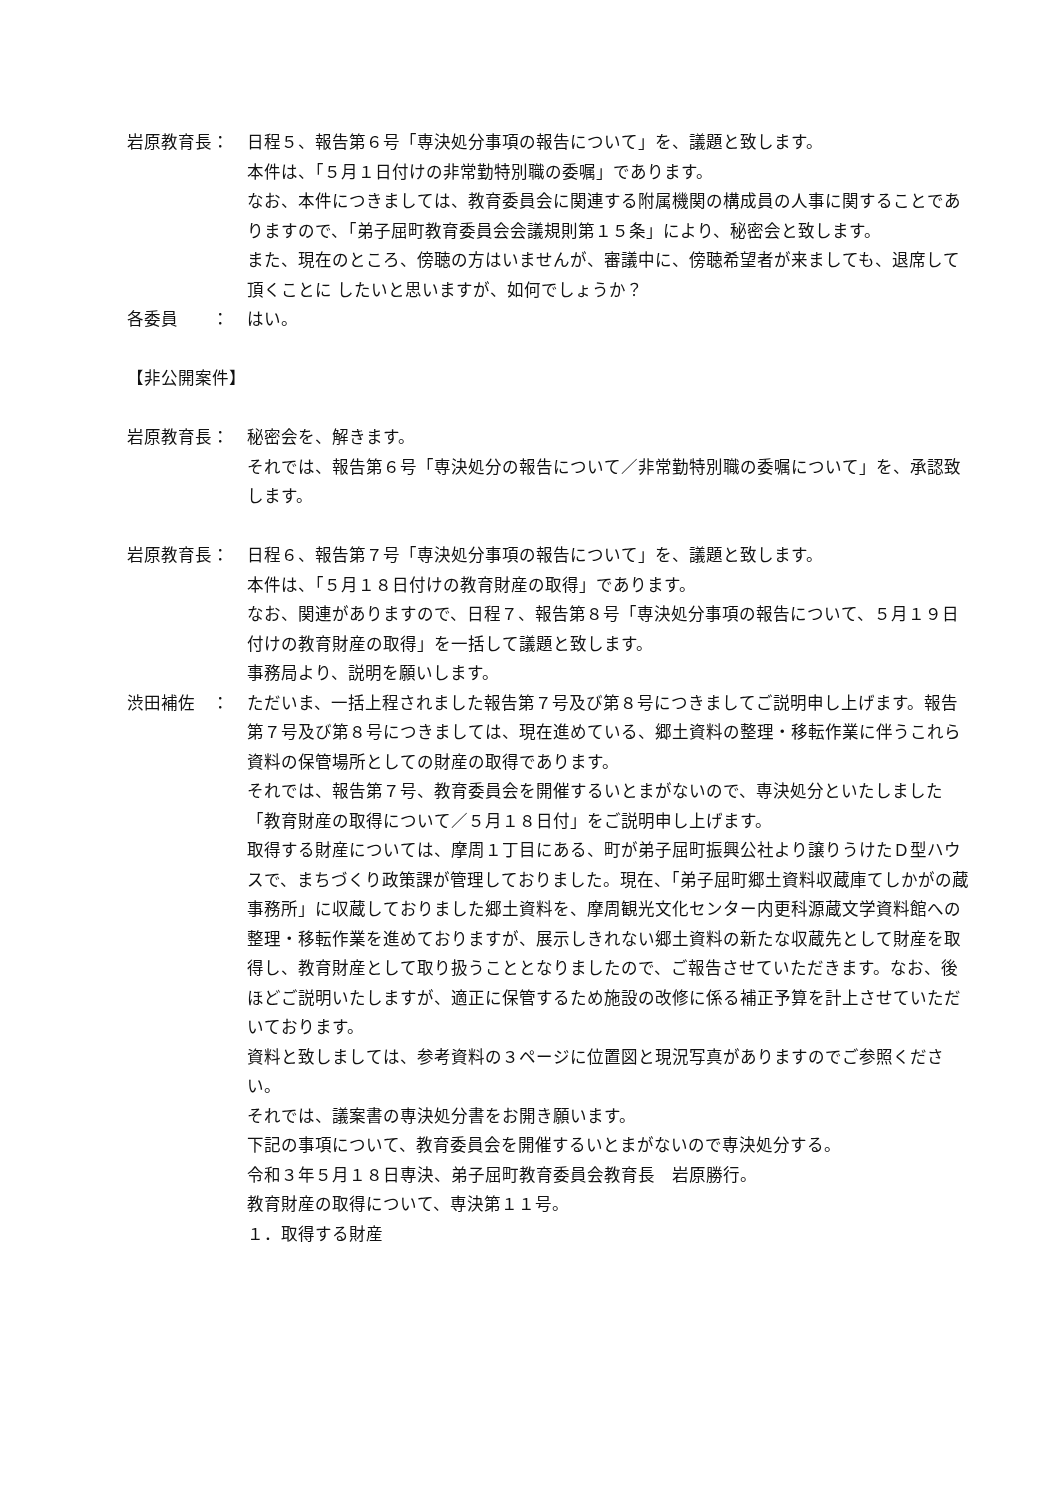岩原教育長： 日程５、報告第６号「専決処分事項の報告について」を、議題と致します。
本件は、「５月１日付けの非常勤特別職の委嘱」であります。
なお、本件につきましては、教育委員会に関連する附属機関の構成員の人事に関することでありますので、「弟子屈町教育委員会会議規則第１５条」により、秘密会と致します。
また、現在のところ、傍聴の方はいませんが、審議中に、傍聴希望者が来ましても、退席して頂くことに したいと思いますが、如何でしょうか？
各委員　　： はい。
【非公開案件】
岩原教育長： 秘密会を、解きます。
それでは、報告第６号「専決処分の報告について／非常勤特別職の委嘱について」を、承認致します。
岩原教育長： 日程６、報告第７号「専決処分事項の報告について」を、議題と致します。
本件は、「５月１８日付けの教育財産の取得」であります。
なお、関連がありますので、日程７、報告第８号「専決処分事項の報告について、５月１９日付けの教育財産の取得」を一括して議題と致します。
事務局より、説明を願いします。
渋田補佐　： ただいま、一括上程されました報告第７号及び第８号につきましてご説明申し上げます。報告第７号及び第８号につきましては、現在進めている、郷土資料の整理・移転作業に伴うこれら資料の保管場所としての財産の取得であります。
それでは、報告第７号、教育委員会を開催するいとまがないので、専決処分といたしました「教育財産の取得について／５月１８日付」をご説明申し上げます。
取得する財産については、摩周１丁目にある、町が弟子屈町振興公社より譲りうけたＤ型ハウスで、まちづくり政策課が管理しておりました。現在、「弟子屈町郷土資料収蔵庫てしかがの蔵事務所」に収蔵しておりました郷土資料を、摩周観光文化センター内更科源蔵文学資料館への整理・移転作業を進めておりますが、展示しきれない郷土資料の新たな収蔵先として財産を取得し、教育財産として取り扱うこととなりましたので、ご報告させていただきます。なお、後ほどご説明いたしますが、適正に保管するため施設の改修に係る補正予算を計上させていただいております。
資料と致しましては、参考資料の３ページに位置図と現況写真がありますのでご参照ください。
それでは、議案書の専決処分書をお開き願います。
下記の事項について、教育委員会を開催するいとまがないので専決処分する。
令和３年５月１８日専決、弟子屈町教育委員会教育長　岩原勝行。
教育財産の取得について、専決第１１号。
１．取得する財産